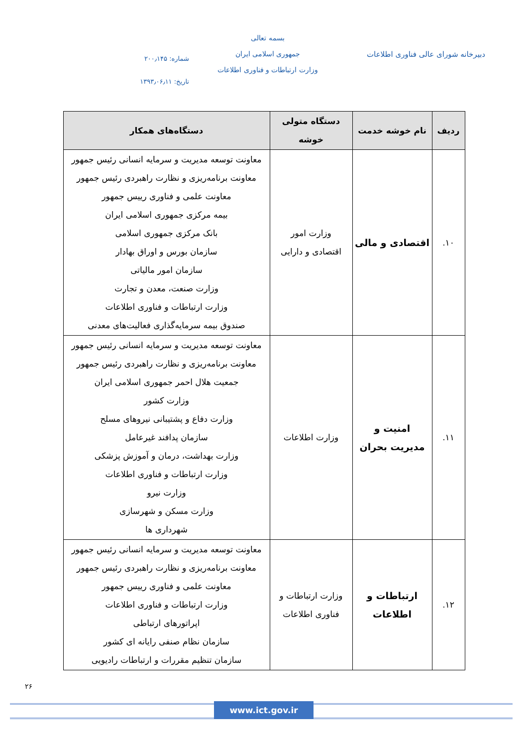دبیرخانه شورای عالی فناوری اطلاعات
بسمه تعالی
جمهوری اسلامی ایران
وزارت ارتباطات و فناوری اطلاعات
شماره: ۲۰۰٫۱۴۵
تاریخ: ۱۳۹۳٫۰۶٫۱۱
| ردیف | نام خوشه خدمت | دستگاه متولی خوشه | دستگاه‌های همکار |
| --- | --- | --- | --- |
| ۱۰. | اقتصادی و مالی | وزارت امور اقتصادی و دارایی | معاونت توسعه مدیریت و سرمایه انسانی رئیس جمهور معاونت برنامه‌ریزی و نظارت راهبردی رئیس جمهور معاونت علمی و فناوری رییس جمهور بیمه مرکزی جمهوری اسلامی ایران بانک مرکزی جمهوری اسلامی سازمان بورس و اوراق بهادار سازمان امور مالیاتی وزارت صنعت، معدن و تجارت وزارت ارتباطات و فناوری اطلاعات صندوق بیمه سرمایه‌گذاری فعالیت‌های معدنی |
| ۱۱. | امنیت و مدیریت بحران | وزارت اطلاعات | معاونت توسعه مدیریت و سرمایه انسانی رئیس جمهور معاونت برنامه‌ریزی و نظارت راهبردی رئیس جمهور جمعیت هلال احمر جمهوری اسلامی ایران وزارت کشور وزارت دفاع و پشتیبانی نیروهای مسلح سازمان پدافند غیرعامل وزارت بهداشت، درمان و آموزش پزشکی وزارت ارتباطات و فناوری اطلاعات وزارت نیرو وزارت مسکن و شهرسازی شهرداری ها |
| ۱۲. | ارتباطات و اطلاعات | وزارت ارتباطات و فناوری اطلاعات | معاونت توسعه مدیریت و سرمایه انسانی رئیس جمهور معاونت برنامه‌ریزی و نظارت راهبردی رئیس جمهور معاونت علمی و فناوری رییس جمهور وزارت ارتباطات و فناوری اطلاعات اپراتورهای ارتباطی سازمان نظام صنفی رایانه ای کشور سازمان تنظیم مقررات و ارتباطات رادیویی |
۲۶
www.ict.gov.ir